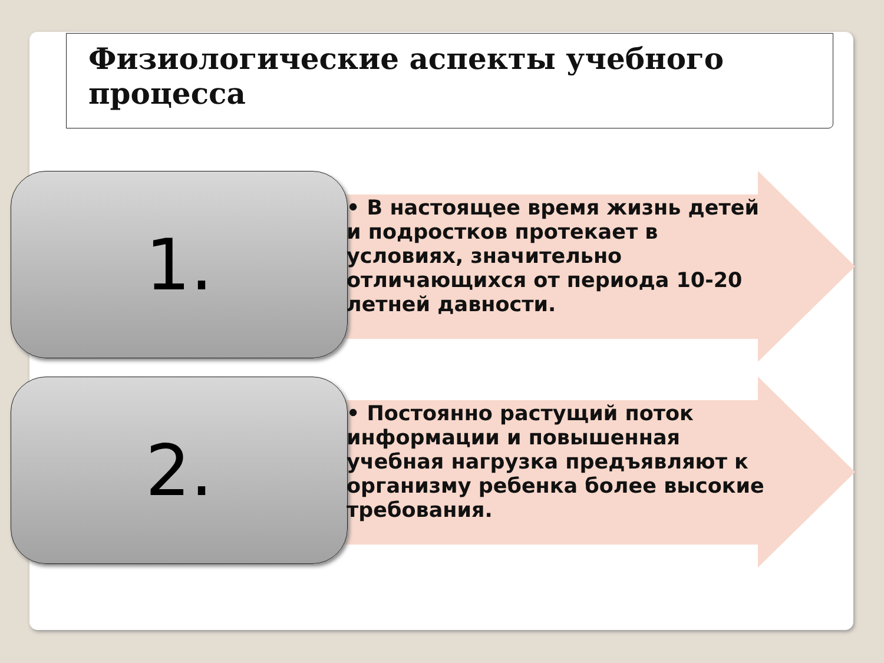Физиологические аспекты учебного процесса
1.
• В настоящее время жизнь детей и подростков протекает в условиях, значительно отличающихся от периода 10-20 летней давности.
2.
• Постоянно растущий поток информации и повышенная учебная нагрузка предъявляют к организму ребенка более высокие требования.